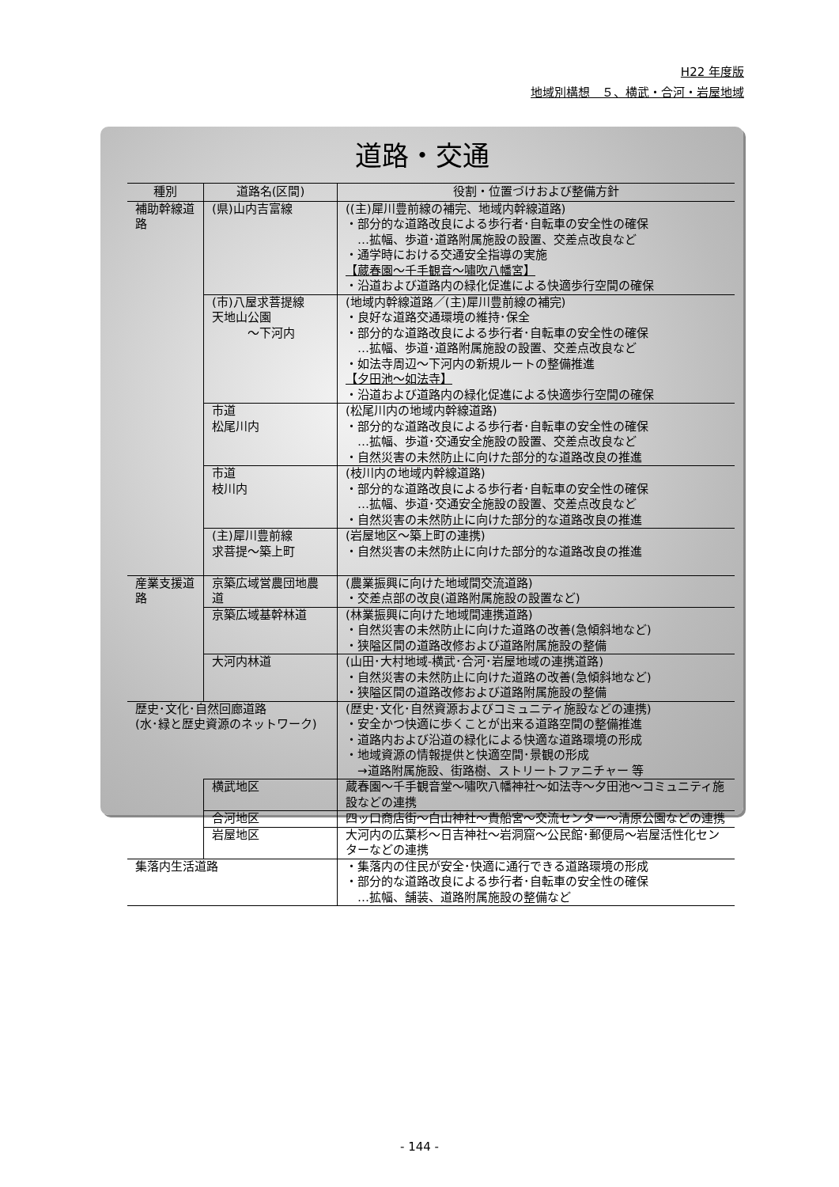H22 年度版
地域別構想　５、横武・合河・岩屋地域
道路・交通
| 種別 | 道路名(区間) | 役割・位置づけおよび整備方針 |
| --- | --- | --- |
| 補助幹線道路 | (県)山内吉富線 | ((主)犀川豊前線の補完、地域内幹線道路) ・部分的な道路改良による歩行者･自転車の安全性の確保 …拡幅、歩道･道路附属施設の設置、交差点改良など ・通学時における交通安全指導の実施 【蔵春園～千手観音～嘯吹八幡宮】 ・沿道および道路内の緑化促進による快適歩行空間の確保 |
| | (市)八屋求菩提線 天地山公園 ～下河内 | (地域内幹線道路／(主)犀川豊前線の補完) ・良好な道路交通環境の維持･保全 ・部分的な道路改良による歩行者･自転車の安全性の確保 …拡幅、歩道･道路附属施設の設置、交差点改良など ・如法寺周辺～下河内の新規ルートの整備推進 【夕田池～如法寺】 ・沿道および道路内の緑化促進による快適歩行空間の確保 |
| | 市道 松尾川内 | (松尾川内の地域内幹線道路) ・部分的な道路改良による歩行者･自転車の安全性の確保 …拡幅、歩道･交通安全施設の設置、交差点改良など ・自然災害の未然防止に向けた部分的な道路改良の推進 |
| | 市道 枝川内 | (枝川内の地域内幹線道路) ・部分的な道路改良による歩行者･自転車の安全性の確保 …拡幅、歩道･交通安全施設の設置、交差点改良など ・自然災害の未然防止に向けた部分的な道路改良の推進 |
| | (主)犀川豊前線 求菩提～築上町 | (岩屋地区～築上町の連携) ・自然災害の未然防止に向けた部分的な道路改良の推進 |
| 産業支援道路 | 京築広域営農団地農道 | (農業振興に向けた地域間交流道路) ・交差点部の改良(道路附属施設の設置など) |
| | 京築広域基幹林道 | (林業振興に向けた地域間連携道路) ・自然災害の未然防止に向けた道路の改善(急傾斜地など) ・狭隘区間の道路改修および道路附属施設の整備 |
| | 大河内林道 | (山田･大村地域-横武･合河･岩屋地域の連携道路) ・自然災害の未然防止に向けた道路の改善(急傾斜地など) ・狭隘区間の道路改修および道路附属施設の整備 |
| 歴史･文化･自然回廊道路 (水･緑と歴史資源のネットワーク) | | (歴史･文化･自然資源およびコミュニティ施設などの連携) ・安全かつ快適に歩くことが出来る道路空間の整備推進 ・道路内および沿道の緑化による快適な道路環境の形成 ・地域資源の情報提供と快適空間･景観の形成 →道路附属施設、街路樹、ストリートファニチャー 等 |
| | 横武地区 | 蔵春園～千手観音堂～嘯吹八幡神社～如法寺～夕田池～コミュニティ施設などの連携 |
| | 合河地区 | 四ッ口商店街～白山神社～貴船宮～交流センター～清原公園などの連携 |
| | 岩屋地区 | 大河内の広葉杉～日吉神社～岩洞窟～公民館･郵便局～岩屋活性化センターなどの連携 |
| 集落内生活道路 | | ・集落内の住民が安全･快適に通行できる道路環境の形成 ・部分的な道路改良による歩行者･自転車の安全性の確保 …拡幅、舗装、道路附属施設の整備など |
- 144 -